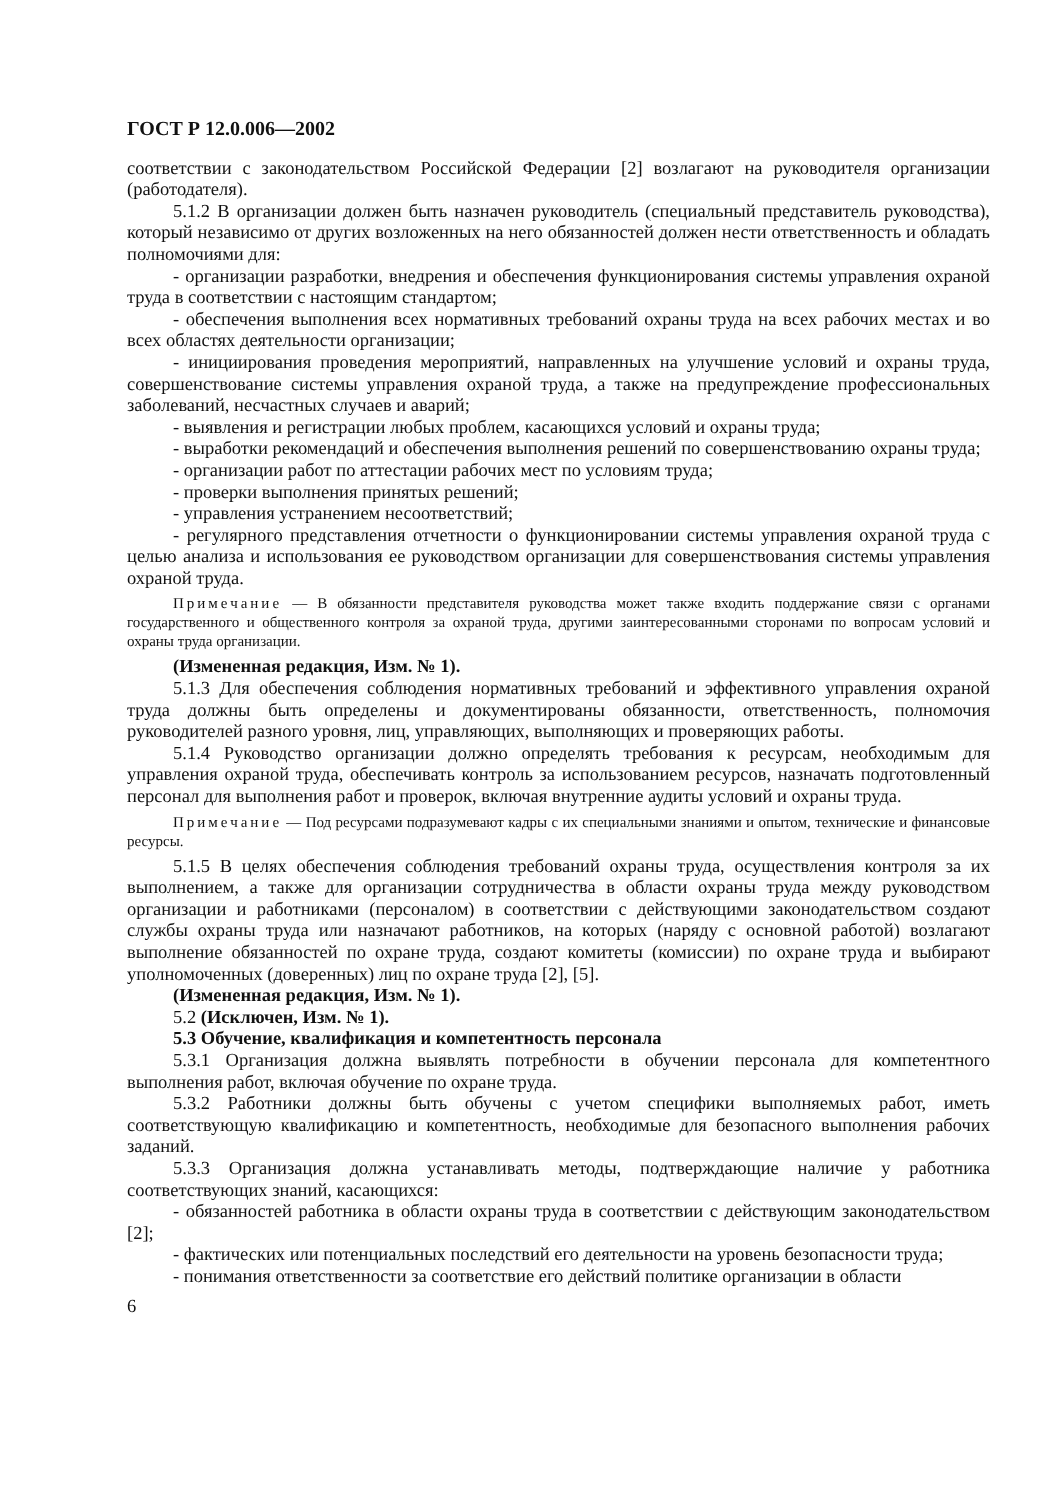ГОСТ Р 12.0.006—2002
соответствии с законодательством Российской Федерации [2] возлагают на руководителя организации (работодателя).
5.1.2 В организации должен быть назначен руководитель (специальный представитель руководства), который независимо от других возложенных на него обязанностей должен нести ответственность и обладать полномочиями для:
- организации разработки, внедрения и обеспечения функционирования системы управления охраной труда в соответствии с настоящим стандартом;
- обеспечения выполнения всех нормативных требований охраны труда на всех рабочих местах и во всех областях деятельности организации;
- инициирования проведения мероприятий, направленных на улучшение условий и охраны труда, совершенствование системы управления охраной труда, а также на предупреждение профессиональных заболеваний, несчастных случаев и аварий;
- выявления и регистрации любых проблем, касающихся условий и охраны труда;
- выработки рекомендаций и обеспечения выполнения решений по совершенствованию охраны труда;
- организации работ по аттестации рабочих мест по условиям труда;
- проверки выполнения принятых решений;
- управления устранением несоответствий;
- регулярного представления отчетности о функционировании системы управления охраной труда с целью анализа и использования ее руководством организации для совершенствования системы управления охраной труда.
Примечание — В обязанности представителя руководства может также входить поддержание связи с органами государственного и общественного контроля за охраной труда, другими заинтересованными сторонами по вопросам условий и охраны труда организации.
(Измененная редакция, Изм. № 1).
5.1.3 Для обеспечения соблюдения нормативных требований и эффективного управления охраной труда должны быть определены и документированы обязанности, ответственность, полномочия руководителей разного уровня, лиц, управляющих, выполняющих и проверяющих работы.
5.1.4 Руководство организации должно определять требования к ресурсам, необходимым для управления охраной труда, обеспечивать контроль за использованием ресурсов, назначать подготовленный персонал для выполнения работ и проверок, включая внутренние аудиты условий и охраны труда.
Примечание — Под ресурсами подразумевают кадры с их специальными знаниями и опытом, технические и финансовые ресурсы.
5.1.5 В целях обеспечения соблюдения требований охраны труда, осуществления контроля за их выполнением, а также для организации сотрудничества в области охраны труда между руководством организации и работниками (персоналом) в соответствии с действующими законодательством создают службы охраны труда или назначают работников, на которых (наряду с основной работой) возлагают выполнение обязанностей по охране труда, создают комитеты (комиссии) по охране труда и выбирают уполномоченных (доверенных) лиц по охране труда [2], [5].
(Измененная редакция, Изм. № 1).
5.2 (Исключен, Изм. № 1).
5.3 Обучение, квалификация и компетентность персонала
5.3.1 Организация должна выявлять потребности в обучении персонала для компетентного выполнения работ, включая обучение по охране труда.
5.3.2 Работники должны быть обучены с учетом специфики выполняемых работ, иметь соответствующую квалификацию и компетентность, необходимые для безопасного выполнения рабочих заданий.
5.3.3 Организация должна устанавливать методы, подтверждающие наличие у работника соответствующих знаний, касающихся:
- обязанностей работника в области охраны труда в соответствии с действующим законодательством [2];
- фактических или потенциальных последствий его деятельности на уровень безопасности труда;
- понимания ответственности за соответствие его действий политике организации в области
6